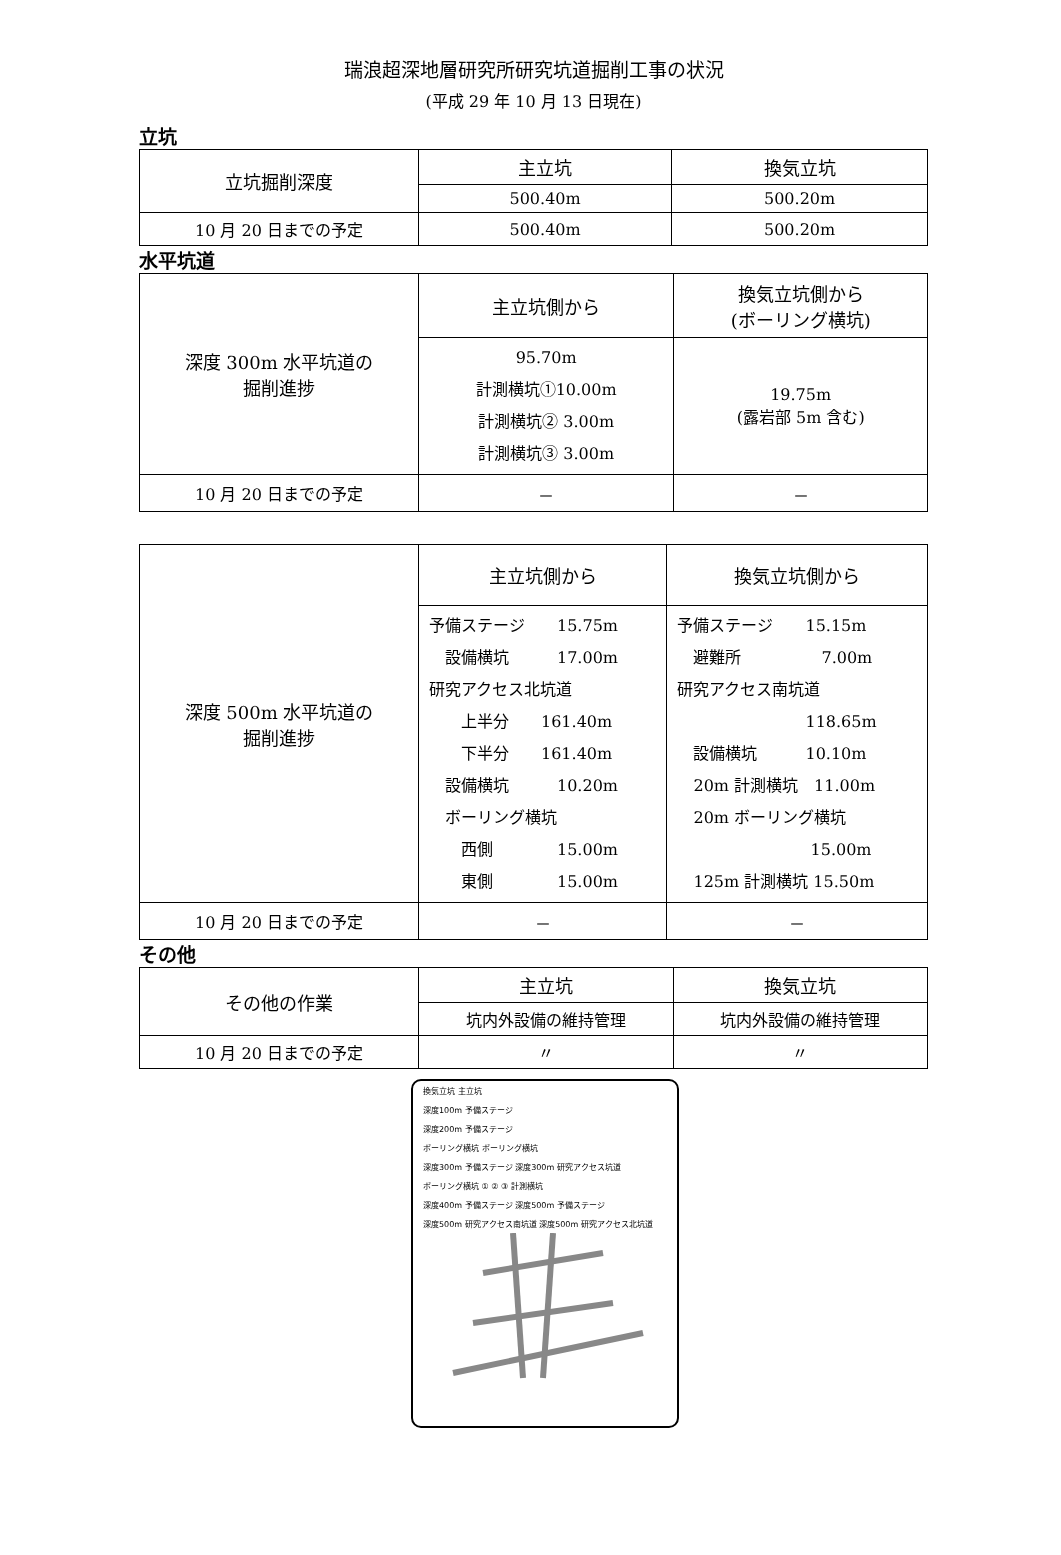瑞浪超深地層研究所研究坑道掘削工事の状況
(平成 29 年 10 月 13 日現在)
立坑
| 立坑掘削深度 | 主立坑 | 換気立坑 |
| | 500.40m | 500.20m |
| 10 月 20 日までの予定 | 500.40m | 500.20m |
水平坑道
| 深度 300m 水平坑道の 掘削進捗 | 主立坑側から | 換気立坑側から (ボーリング横坑) |
| | 95.70m 計測横坑①10.00m 計測横坑② 3.00m 計測横坑③ 3.00m | 19.75m (露岩部 5m 含む) |
| 10 月 20 日までの予定 | － | － |
| 深度 500m 水平坑道の 掘削進捗 | 主立坑側から | 換気立坑側から |
| | 予備ステージ 15.75m 設備横坑 17.00m 研究アクセス北坑道 上半分 161.40m 下半分 161.40m 設備横坑 10.20m ボーリング横坑 西側 15.00m 東側 15.00m | 予備ステージ 15.15m 避難所 7.00m 研究アクセス南坑道 118.65m 設備横坑 10.10m 20m 計測横坑 11.00m 20m ボーリング横坑 15.00m 125m 計測横坑 15.50m |
| 10 月 20 日までの予定 | － | － |
その他
| その他の作業 | 主立坑 | 換気立坑 |
| | 坑内外設備の維持管理 | 坑内外設備の維持管理 |
| 10 月 20 日までの予定 | 〃 | 〃 |
換気立坑 主立坑
深度100m 予備ステージ
深度200m 予備ステージ
ボーリング横坑 ボーリング横坑
深度300m 予備ステージ 深度300m 研究アクセス坑道
ボーリング横坑 ① ② ③ 計測横坑
深度400m 予備ステージ 深度500m 予備ステージ
深度500m 研究アクセス南坑道 深度500m 研究アクセス北坑道